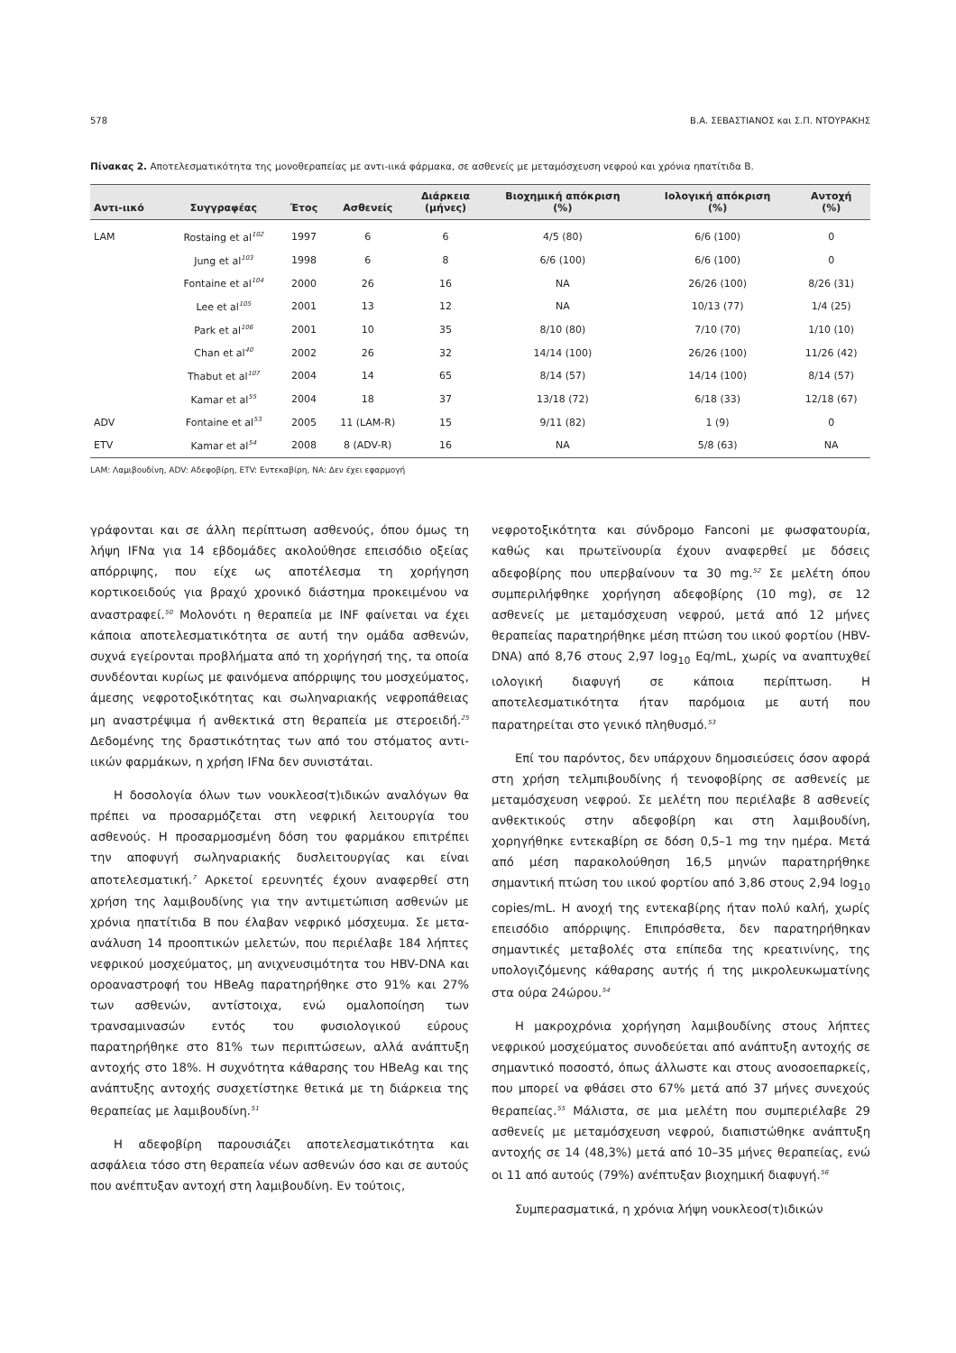578 Β.Α. ΣΕΒΑΣΤΙΑΝΟΣ και Σ.Π. ΝΤΟΥΡΑΚΗΣ
Πίνακας 2. Αποτελεσματικότητα της μονοθεραπείας με αντι-ιικά φάρμακα, σε ασθενείς με μεταμόσχευση νεφρού και χρόνια ηπατίτιδα Β.
| Αντι-ιικό | Συγγραφέας | Έτος | Ασθενείς | Διάρκεια (μήνες) | Βιοχημική απόκριση (%) | Ιολογική απόκριση (%) | Αντοχή (%) |
| --- | --- | --- | --- | --- | --- | --- | --- |
| LAM | Rostaing et al<sup>102</sup> | 1997 | 6 | 6 | 4/5 (80) | 6/6 (100) | 0 |
| | Jung et al<sup>103</sup> | 1998 | 6 | 8 | 6/6 (100) | 6/6 (100) | 0 |
| | Fontaine et al<sup>104</sup> | 2000 | 26 | 16 | NA | 26/26 (100) | 8/26 (31) |
| | Lee et al<sup>105</sup> | 2001 | 13 | 12 | NA | 10/13 (77) | 1/4 (25) |
| | Park et al<sup>106</sup> | 2001 | 10 | 35 | 8/10 (80) | 7/10 (70) | 1/10 (10) |
| | Chan et al<sup>40</sup> | 2002 | 26 | 32 | 14/14 (100) | 26/26 (100) | 11/26 (42) |
| | Thabut et al<sup>107</sup> | 2004 | 14 | 65 | 8/14 (57) | 14/14 (100) | 8/14 (57) |
| | Kamar et al<sup>55</sup> | 2004 | 18 | 37 | 13/18 (72) | 6/18 (33) | 12/18 (67) |
| ADV | Fontaine et al<sup>53</sup> | 2005 | 11 (LAM-R) | 15 | 9/11 (82) | 1 (9) | 0 |
| ETV | Kamar et al<sup>54</sup> | 2008 | 8 (ADV-R) | 16 | NA | 5/8 (63) | NA |
LAM: Λαμιβουδίνη, ADV: Αδεφοβίρη, ETV: Εντεκαβίρη, NA: Δεν έχει εφαρμογή
γράφονται και σε άλλη περίπτωση ασθενούς, όπου όμως τη λήψη IFNα για 14 εβδομάδες ακολούθησε επεισόδιο οξείας απόρριψης, που είχε ως αποτέλεσμα τη χορήγηση κορτικοειδούς για βραχύ χρονικό διάστημα προκειμένου να αναστραφεί.<sup>50</sup> Μολονότι η θεραπεία με INF φαίνεται να έχει κάποια αποτελεσματικότητα σε αυτή την ομάδα ασθενών, συχνά εγείρονται προβλήματα από τη χορήγησή της, τα οποία συνδέονται κυρίως με φαινόμενα απόρριψης του μοσχεύματος, άμεσης νεφροτοξικότητας και σωληναριακής νεφροπάθειας μη αναστρέψιμα ή ανθεκτικά στη θεραπεία με στεροειδή.<sup>25</sup> Δεδομένης της δραστικότητας των από του στόματος αντι-ιικών φαρμάκων, η χρήση IFNα δεν συνιστάται.
Η δοσολογία όλων των νουκλεοσ(τ)ιδικών αναλόγων θα πρέπει να προσαρμόζεται στη νεφρική λειτουργία του ασθενούς. Η προσαρμοσμένη δόση του φαρμάκου επιτρέπει την αποφυγή σωληναριακής δυσλειτουργίας και είναι αποτελεσματική.<sup>7</sup> Αρκετοί ερευνητές έχουν αναφερθεί στη χρήση της λαμιβουδίνης για την αντιμετώπιση ασθενών με χρόνια ηπατίτιδα Β που έλαβαν νεφρικό μόσχευμα. Σε μετα-ανάλυση 14 προοπτικών μελετών, που περιέλαβε 184 λήπτες νεφρικού μοσχεύματος, μη ανιχνευσιμότητα του HBV-DNA και οροαναστροφή του HBeAg παρατηρήθηκε στο 91% και 27% των ασθενών, αντίστοιχα, ενώ ομαλοποίηση των τρανσαμινασών εντός του φυσιολογικού εύρους παρατηρήθηκε στο 81% των περιπτώσεων, αλλά ανάπτυξη αντοχής στο 18%. Η συχνότητα κάθαρσης του HBeAg και της ανάπτυξης αντοχής συσχετίστηκε θετικά με τη διάρκεια της θεραπείας με λαμιβουδίνη.<sup>51</sup>
Η αδεφοβίρη παρουσιάζει αποτελεσματικότητα και ασφάλεια τόσο στη θεραπεία νέων ασθενών όσο και σε αυτούς που ανέπτυξαν αντοχή στη λαμιβουδίνη. Εν τούτοις,
νεφροτοξικότητα και σύνδρομο Fanconi με φωσφατουρία, καθώς και πρωτεϊνουρία έχουν αναφερθεί με δόσεις αδεφοβίρης που υπερβαίνουν τα 30 mg.<sup>52</sup> Σε μελέτη όπου συμπεριλήφθηκε χορήγηση αδεφοβίρης (10 mg), σε 12 ασθενείς με μεταμόσχευση νεφρού, μετά από 12 μήνες θεραπείας παρατηρήθηκε μέση πτώση του ιικού φορτίου (HBV-DNA) από 8,76 στους 2,97 log<sub>10</sub> Eq/mL, χωρίς να αναπτυχθεί ιολογική διαφυγή σε κάποια περίπτωση. Η αποτελεσματικότητα ήταν παρόμοια με αυτή που παρατηρείται στο γενικό πληθυσμό.<sup>53</sup>
Επί του παρόντος, δεν υπάρχουν δημοσιεύσεις όσον αφορά στη χρήση τελμπιβουδίνης ή τενοφοβίρης σε ασθενείς με μεταμόσχευση νεφρού. Σε μελέτη που περιέλαβε 8 ασθενείς ανθεκτικούς στην αδεφοβίρη και στη λαμιβουδίνη, χορηγήθηκε εντεκαβίρη σε δόση 0,5–1 mg την ημέρα. Μετά από μέση παρακολούθηση 16,5 μηνών παρατηρήθηκε σημαντική πτώση του ιικού φορτίου από 3,86 στους 2,94 log<sub>10</sub> copies/mL. Η ανοχή της εντεκαβίρης ήταν πολύ καλή, χωρίς επεισόδιο απόρριψης. Επιπρόσθετα, δεν παρατηρήθηκαν σημαντικές μεταβολές στα επίπεδα της κρεατινίνης, της υπολογιζόμενης κάθαρσης αυτής ή της μικρολευκωματίνης στα ούρα 24ώρου.<sup>54</sup>
Η μακροχρόνια χορήγηση λαμιβουδίνης στους λήπτες νεφρικού μοσχεύματος συνοδεύεται από ανάπτυξη αντοχής σε σημαντικό ποσοστό, όπως άλλωστε και στους ανοσοεπαρκείς, που μπορεί να φθάσει στο 67% μετά από 37 μήνες συνεχούς θεραπείας.<sup>55</sup> Μάλιστα, σε μια μελέτη που συμπεριέλαβε 29 ασθενείς με μεταμόσχευση νεφρού, διαπιστώθηκε ανάπτυξη αντοχής σε 14 (48,3%) μετά από 10–35 μήνες θεραπείας, ενώ οι 11 από αυτούς (79%) ανέπτυξαν βιοχημική διαφυγή.<sup>56</sup>
Συμπερασματικά, η χρόνια λήψη νουκλεοσ(τ)ιδικών